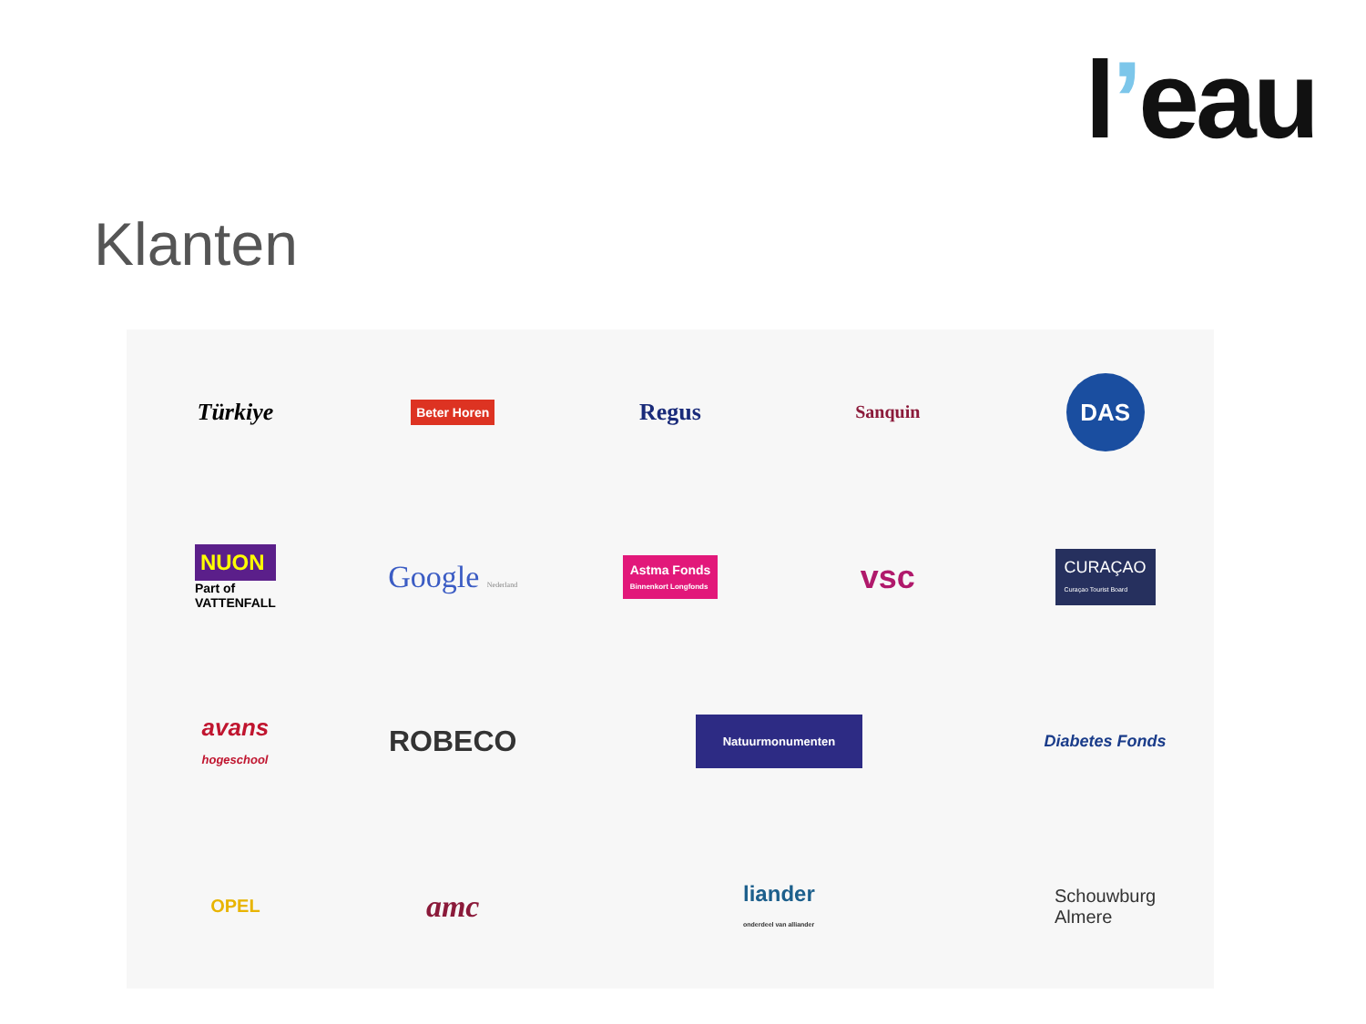l’eau
Klanten
Türkiye
Beter Horen
Regus
Sanquin
DAS
NUON
Part of
VATTENFALL
Google Nederland
Astma Fonds
Binnenkort Longfonds
vsc
CURAÇAO
Curaçao Tourist Board
avans
hogeschool
ROBECO
Natuurmonumenten
Diabetes Fonds
OPEL
amc
liander
onderdeel van alliander
Schouwburg
Almere